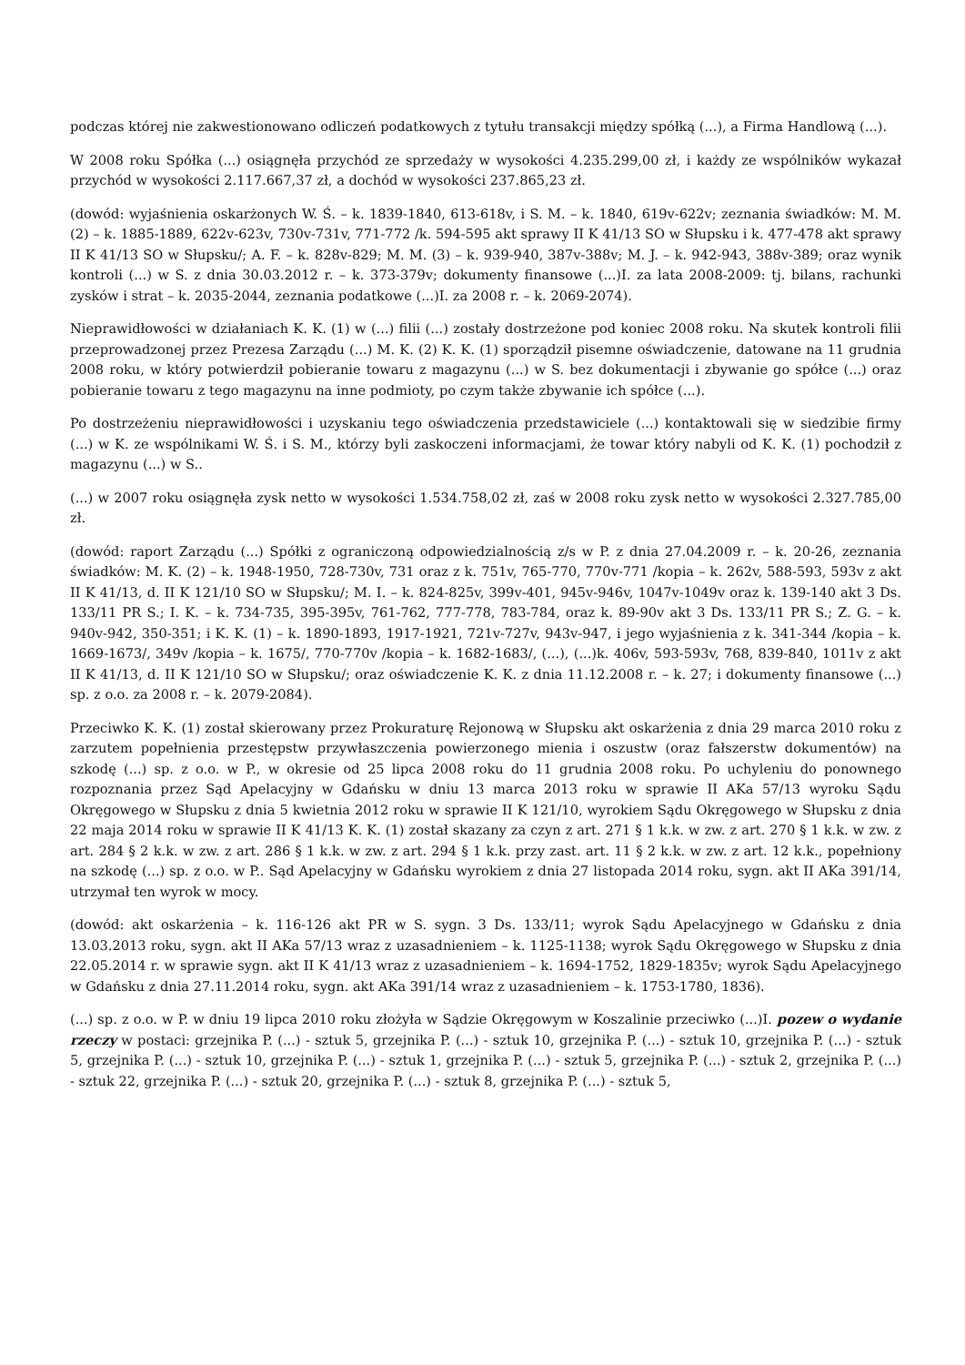podczas której nie zakwestionowano odliczeń podatkowych z tytułu transakcji między spółką (...), a Firma Handlową (...).
W 2008 roku Spółka (...) osiągnęła przychód ze sprzedaży w wysokości 4.235.299,00 zł, i każdy ze wspólników wykazał przychód w wysokości 2.117.667,37 zł, a dochód w wysokości 237.865,23 zł.
(dowód: wyjaśnienia oskarżonych W. Ś. – k. 1839-1840, 613-618v, i S. M. – k. 1840, 619v-622v; zeznania świadków: M. M. (2) – k. 1885-1889, 622v-623v, 730v-731v, 771-772 /k. 594-595 akt sprawy II K 41/13 SO w Słupsku i k. 477-478 akt sprawy II K 41/13 SO w Słupsku/; A. F. – k. 828v-829; M. M. (3) – k. 939-940, 387v-388v; M. J. – k. 942-943, 388v-389; oraz wynik kontroli (...) w S. z dnia 30.03.2012 r. – k. 373-379v; dokumenty finansowe (...)I. za lata 2008-2009: tj. bilans, rachunki zysków i strat – k. 2035-2044, zeznania podatkowe (...)I. za 2008 r. – k. 2069-2074).
Nieprawidłowości w działaniach K. K. (1) w (...) filii (...) zostały dostrzeżone pod koniec 2008 roku. Na skutek kontroli filii przeprowadzonej przez Prezesa Zarządu (...) M. K. (2) K. K. (1) sporządził pisemne oświadczenie, datowane na 11 grudnia 2008 roku, w który potwierdził pobieranie towaru z magazynu (...) w S. bez dokumentacji i zbywanie go spółce (...) oraz pobieranie towaru z tego magazynu na inne podmioty, po czym także zbywanie ich spółce (...).
Po dostrzeżeniu nieprawidłowości i uzyskaniu tego oświadczenia przedstawiciele (...) kontaktowali się w siedzibie firmy (...) w K. ze wspólnikami W. Ś. i S. M., którzy byli zaskoczeni informacjami, że towar który nabyli od K. K. (1) pochodził z magazynu (...) w S..
(...) w 2007 roku osiągnęła zysk netto w wysokości 1.534.758,02 zł, zaś w 2008 roku zysk netto w wysokości 2.327.785,00 zł.
(dowód: raport Zarządu (...) Spółki z ograniczoną odpowiedzialnością z/s w P. z dnia 27.04.2009 r. – k. 20-26, zeznania świadków: M. K. (2) – k. 1948-1950, 728-730v, 731 oraz z k. 751v, 765-770, 770v-771 /kopia – k. 262v, 588-593, 593v z akt II K 41/13, d. II K 121/10 SO w Słupsku/; M. I. – k. 824-825v, 399v-401, 945v-946v, 1047v-1049v oraz k. 139-140 akt 3 Ds. 133/11 PR S.; I. K. – k. 734-735, 395-395v, 761-762, 777-778, 783-784, oraz k. 89-90v akt 3 Ds. 133/11 PR S.; Z. G. – k. 940v-942, 350-351; i K. K. (1) – k. 1890-1893, 1917-1921, 721v-727v, 943v-947, i jego wyjaśnienia z k. 341-344 /kopia – k. 1669-1673/, 349v /kopia – k. 1675/, 770-770v /kopia – k. 1682-1683/, (...), (...)k. 406v, 593-593v, 768, 839-840, 1011v z akt II K 41/13, d. II K 121/10 SO w Słupsku/; oraz oświadczenie K. K. z dnia 11.12.2008 r. – k. 27; i dokumenty finansowe (...) sp. z o.o. za 2008 r. – k. 2079-2084).
Przeciwko K. K. (1) został skierowany przez Prokuraturę Rejonową w Słupsku akt oskarżenia z dnia 29 marca 2010 roku z zarzutem popełnienia przestępstw przywłaszczenia powierzonego mienia i oszustw (oraz fałszerstw dokumentów) na szkodę (...) sp. z o.o. w P., w okresie od 25 lipca 2008 roku do 11 grudnia 2008 roku. Po uchyleniu do ponownego rozpoznania przez Sąd Apelacyjny w Gdańsku w dniu 13 marca 2013 roku w sprawie II AKa 57/13 wyroku Sądu Okręgowego w Słupsku z dnia 5 kwietnia 2012 roku w sprawie II K 121/10, wyrokiem Sądu Okręgowego w Słupsku z dnia 22 maja 2014 roku w sprawie II K 41/13 K. K. (1) został skazany za czyn z art. 271 § 1 k.k. w zw. z art. 270 § 1 k.k. w zw. z art. 284 § 2 k.k. w zw. z art. 286 § 1 k.k. w zw. z art. 294 § 1 k.k. przy zast. art. 11 § 2 k.k. w zw. z art. 12 k.k., popełniony na szkodę (...) sp. z o.o. w P.. Sąd Apelacyjny w Gdańsku wyrokiem z dnia 27 listopada 2014 roku, sygn. akt II AKa 391/14, utrzymał ten wyrok w mocy.
(dowód: akt oskarżenia – k. 116-126 akt PR w S. sygn. 3 Ds. 133/11; wyrok Sądu Apelacyjnego w Gdańsku z dnia 13.03.2013 roku, sygn. akt II AKa 57/13 wraz z uzasadnieniem – k. 1125-1138; wyrok Sądu Okręgowego w Słupsku z dnia 22.05.2014 r. w sprawie sygn. akt II K 41/13 wraz z uzasadnieniem – k. 1694-1752, 1829-1835v; wyrok Sądu Apelacyjnego w Gdańsku z dnia 27.11.2014 roku, sygn. akt AKa 391/14 wraz z uzasadnieniem – k. 1753-1780, 1836).
(...) sp. z o.o. w P. w dniu 19 lipca 2010 roku złożyła w Sądzie Okręgowym w Koszalinie przeciwko (...)I. pozew o wydanie rzeczy w postaci: grzejnika P. (...) - sztuk 5, grzejnika P. (...) - sztuk 10, grzejnika P. (...) - sztuk 10, grzejnika P. (...) - sztuk 5, grzejnika P. (...) - sztuk 10, grzejnika P. (...) - sztuk 1, grzejnika P. (...) - sztuk 5, grzejnika P. (...) - sztuk 2, grzejnika P. (...) - sztuk 22, grzejnika P. (...) - sztuk 20, grzejnika P. (...) - sztuk 8, grzejnika P. (...) - sztuk 5,